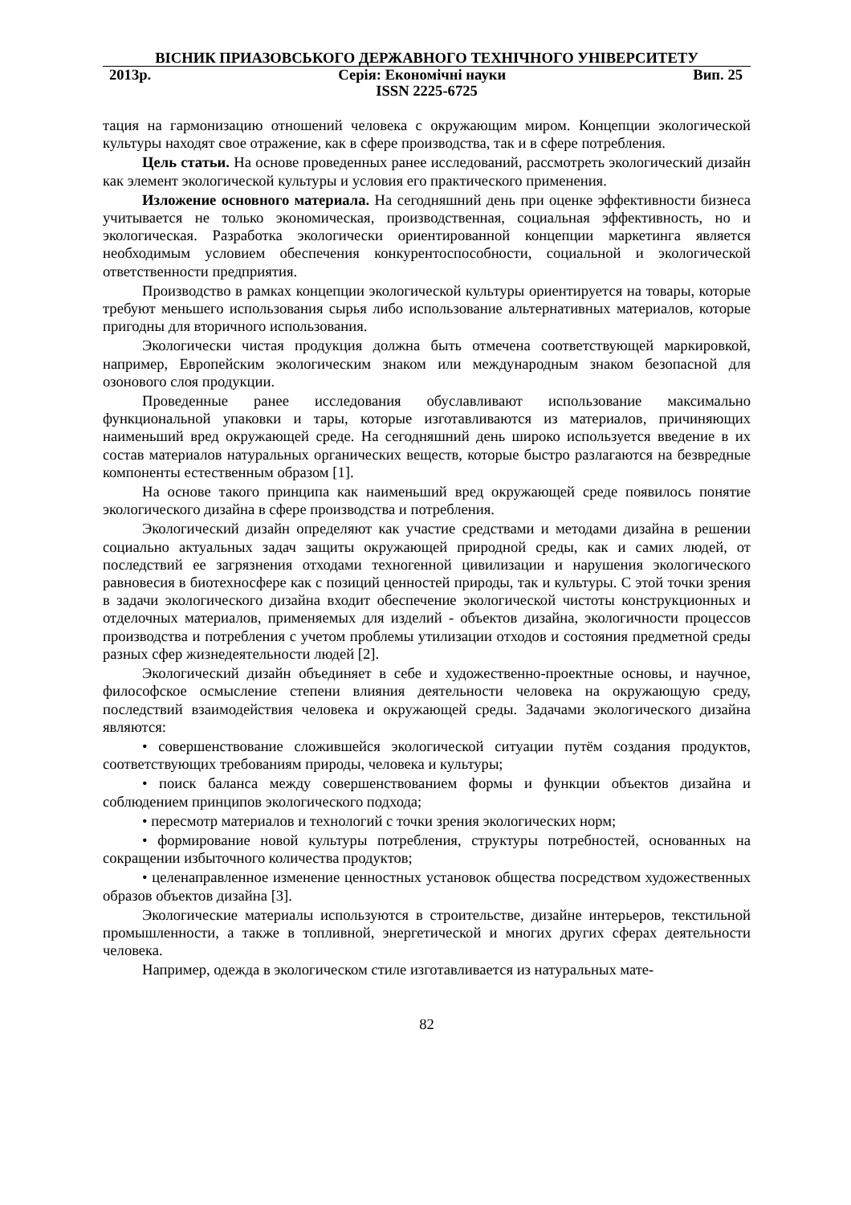ВІСНИК ПРИАЗОВСЬКОГО ДЕРЖАВНОГО ТЕХНІЧНОГО УНІВЕРСИТЕТУ
2013р. Серія: Економічні науки Вип. 25
ISSN 2225-6725
тация на гармонизацию отношений человека с окружающим миром. Концепции экологической культуры находят свое отражение, как в сфере производства, так и в сфере потребления.
Цель статьи. На основе проведенных ранее исследований, рассмотреть экологический дизайн как элемент экологической культуры и условия его практического применения.
Изложение основного материала. На сегодняшний день при оценке эффективности бизнеса учитывается не только экономическая, производственная, социальная эффективность, но и экологическая. Разработка экологически ориентированной концепции маркетинга является необходимым условием обеспечения конкурентоспособности, социальной и экологической ответственности предприятия.
Производство в рамках концепции экологической культуры ориентируется на товары, которые требуют меньшего использования сырья либо использование альтернативных материалов, которые пригодны для вторичного использования.
Экологически чистая продукция должна быть отмечена соответствующей маркировкой, например, Европейским экологическим знаком или международным знаком безопасной для озонового слоя продукции.
Проведенные ранее исследования обуславливают использование максимально функциональной упаковки и тары, которые изготавливаются из материалов, причиняющих наименьший вред окружающей среде. На сегодняшний день широко используется введение в их состав материалов натуральных органических веществ, которые быстро разлагаются на безвредные компоненты естественным образом [1].
На основе такого принципа как наименьший вред окружающей среде появилось понятие экологического дизайна в сфере производства и потребления.
Экологический дизайн определяют как участие средствами и методами дизайна в решении социально актуальных задач защиты окружающей природной среды, как и самих людей, от последствий ее загрязнения отходами техногенной цивилизации и нарушения экологического равновесия в биотехносфере как с позиций ценностей природы, так и культуры. С этой точки зрения в задачи экологического дизайна входит обеспечение экологической чистоты конструкционных и отделочных материалов, применяемых для изделий - объектов дизайна, экологичности процессов производства и потребления с учетом проблемы утилизации отходов и состояния предметной среды разных сфер жизнедеятельности людей [2].
Экологический дизайн объединяет в себе и художественно-проектные основы, и научное, философское осмысление степени влияния деятельности человека на окружающую среду, последствий взаимодействия человека и окружающей среды. Задачами экологического дизайна являются:
• совершенствование сложившейся экологической ситуации путём создания продуктов, соответствующих требованиям природы, человека и культуры;
• поиск баланса между совершенствованием формы и функции объектов дизайна и соблюдением принципов экологического подхода;
• пересмотр материалов и технологий с точки зрения экологических норм;
• формирование новой культуры потребления, структуры потребностей, основанных на сокращении избыточного количества продуктов;
• целенаправленное изменение ценностных установок общества посредством художественных образов объектов дизайна [3].
Экологические материалы используются в строительстве, дизайне интерьеров, текстильной промышленности, а также в топливной, энергетической и многих других сферах деятельности человека.
Например, одежда в экологическом стиле изготавливается из натуральных мате-
82